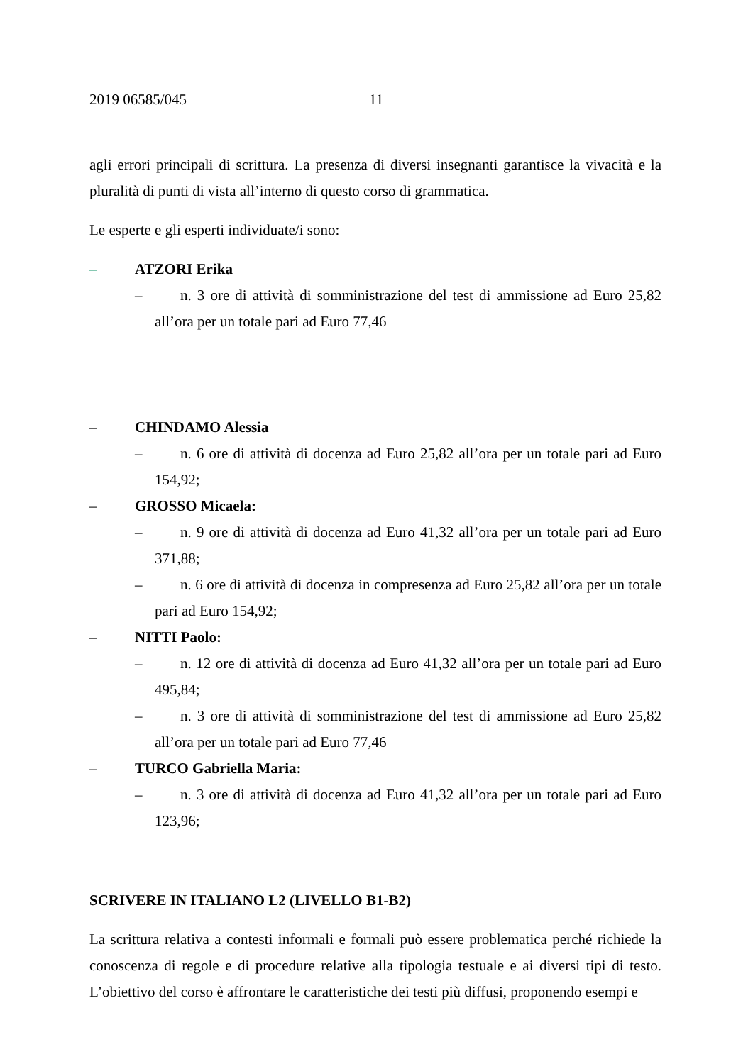2019 06585/045 11
agli errori principali di scrittura. La presenza di diversi insegnanti garantisce la vivacità e la pluralità di punti di vista all’interno di questo corso di grammatica.
Le esperte e gli esperti individuate/i sono:
– ATZORI Erika
– n. 3 ore di attività di somministrazione del test di ammissione ad Euro 25,82 all’ora per un totale pari ad Euro 77,46
– CHINDAMO Alessia
– n. 6 ore di attività di docenza ad Euro 25,82 all’ora per un totale pari ad Euro 154,92;
– GROSSO Micaela:
– n. 9 ore di attività di docenza ad Euro 41,32 all’ora per un totale pari ad Euro 371,88;
– n. 6 ore di attività di docenza in compresenza ad Euro 25,82 all’ora per un totale pari ad Euro 154,92;
– NITTI Paolo:
– n. 12 ore di attività di docenza ad Euro 41,32 all’ora per un totale pari ad Euro 495,84;
– n. 3 ore di attività di somministrazione del test di ammissione ad Euro 25,82 all’ora per un totale pari ad Euro 77,46
– TURCO Gabriella Maria:
– n. 3 ore di attività di docenza ad Euro 41,32 all’ora per un totale pari ad Euro 123,96;
SCRIVERE IN ITALIANO L2 (LIVELLO B1-B2)
La scrittura relativa a contesti informali e formali può essere problematica perché richiede la conoscenza di regole e di procedure relative alla tipologia testuale e ai diversi tipi di testo. L’obiettivo del corso è affrontare le caratteristiche dei testi più diffusi, proponendo esempi e